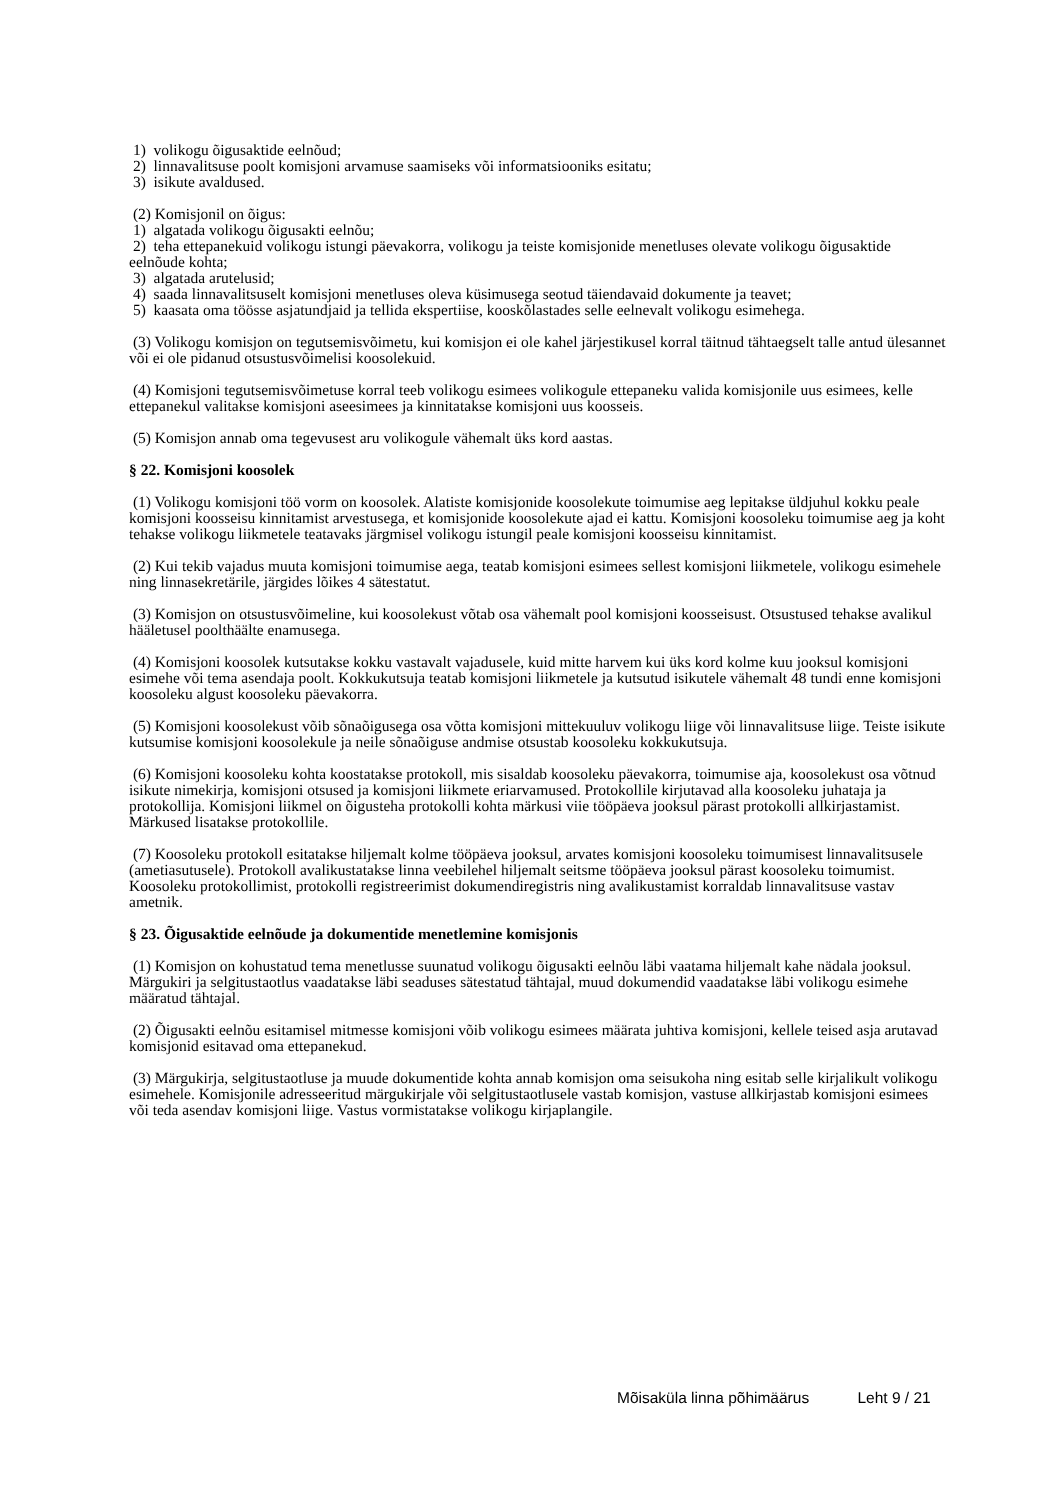1) volikogu õigusaktide eelnõud;
2) linnavalitsuse poolt komisjoni arvamuse saamiseks või informatsiooniks esitatu;
3) isikute avaldused.
(2) Komisjonil on õigus:
1) algatada volikogu õigusakti eelnõu;
2) teha ettepanekuid volikogu istungi päevakorra, volikogu ja teiste komisjonide menetluses olevate volikogu õigusaktide eelnõude kohta;
3) algatada arutelusid;
4) saada linnavalitsuselt komisjoni menetluses oleva küsimusega seotud täiendavaid dokumente ja teavet;
5) kaasata oma töösse asjatundjaid ja tellida ekspertiise, kooskõlastades selle eelnevalt volikogu esimehega.
(3) Volikogu komisjon on tegutsemisvõimetu, kui komisjon ei ole kahel järjestikusel korral täitnud tähtaegselt talle antud ülesannet või ei ole pidanud otsustusvõimelisi koosolekuid.
(4) Komisjoni tegutsemisvõimetuse korral teeb volikogu esimees volikogule ettepaneku valida komisjonile uus esimees, kelle ettepanekul valitakse komisjoni aseesimees ja kinnitatakse komisjoni uus koosseis.
(5) Komisjon annab oma tegevusest aru volikogule vähemalt üks kord aastas.
§ 22. Komisjoni koosolek
(1) Volikogu komisjoni töö vorm on koosolek. Alatiste komisjonide koosolekute toimumise aeg lepitakse üldjuhul kokku peale komisjoni koosseisu kinnitamist arvestusega, et komisjonide koosolekute ajad ei kattu. Komisjoni koosoleku toimumise aeg ja koht tehakse volikogu liikmetele teatavaks järgmisel volikogu istungil peale komisjoni koosseisu kinnitamist.
(2) Kui tekib vajadus muuta komisjoni toimumise aega, teatab komisjoni esimees sellest komisjoni liikmetele, volikogu esimehele ning linnasekretärile, järgides lõikes 4 sätestatut.
(3) Komisjon on otsustusvõimeline, kui koosolekust võtab osa vähemalt pool komisjoni koosseisust. Otsustused tehakse avalikul hääletusel poolthäälte enamusega.
(4) Komisjoni koosolek kutsutakse kokku vastavalt vajadusele, kuid mitte harvem kui üks kord kolme kuu jooksul komisjoni esimehe või tema asendaja poolt. Kokkukutsuja teatab komisjoni liikmetele ja kutsutud isikutele vähemalt 48 tundi enne komisjoni koosoleku algust koosoleku päevakorra.
(5) Komisjoni koosolekust võib sõnaõigusega osa võtta komisjoni mittekuuluv volikogu liige või linnavalitsuse liige. Teiste isikute kutsumise komisjoni koosolekule ja neile sõnaõiguse andmise otsustab koosoleku kokkukutsuja.
(6) Komisjoni koosoleku kohta koostatakse protokoll, mis sisaldab koosoleku päevakorra, toimumise aja, koosolekust osa võtnud isikute nimekirja, komisjoni otsused ja komisjoni liikmete eriarvamused. Protokollile kirjutavad alla koosoleku juhataja ja protokollija. Komisjoni liikmel on õigusteha protokolli kohta märkusi viie tööpäeva jooksul pärast protokolli allkirjastamist. Märkused lisatakse protokollile.
(7) Koosoleku protokoll esitatakse hiljemalt kolme tööpäeva jooksul, arvates komisjoni koosoleku toimumisest linnavalitsusele (ametiasutusele). Protokoll avalikustatakse linna veebilehel hiljemalt seitsme tööpäeva jooksul pärast koosoleku toimumist. Koosoleku protokollimist, protokolli registreerimist dokumendiregistris ning avalikustamist korraldab linnavalitsuse vastav ametnik.
§ 23. Õigusaktide eelnõude ja dokumentide menetlemine komisjonis
(1) Komisjon on kohustatud tema menetlusse suunatud volikogu õigusakti eelnõu läbi vaatama hiljemalt kahe nädala jooksul. Märgukiri ja selgitustaotlus vaadatakse läbi seaduses sätestatud tähtajal, muud dokumendid vaadatakse läbi volikogu esimehe määratud tähtajal.
(2) Õigusakti eelnõu esitamisel mitmesse komisjoni võib volikogu esimees määrata juhtiva komisjoni, kellele teised asja arutavad komisjonid esitavad oma ettepanekud.
(3) Märgukirja, selgitustaotluse ja muude dokumentide kohta annab komisjon oma seisukoha ning esitab selle kirjalikult volikogu esimehele. Komisjonile adresseeritud märgukirjale või selgitustaotlusele vastab komisjon, vastuse allkirjastab komisjoni esimees või teda asendav komisjoni liige. Vastus vormistatakse volikogu kirjaplangile.
Mõisaküla linna põhimäärus Leht 9 / 21